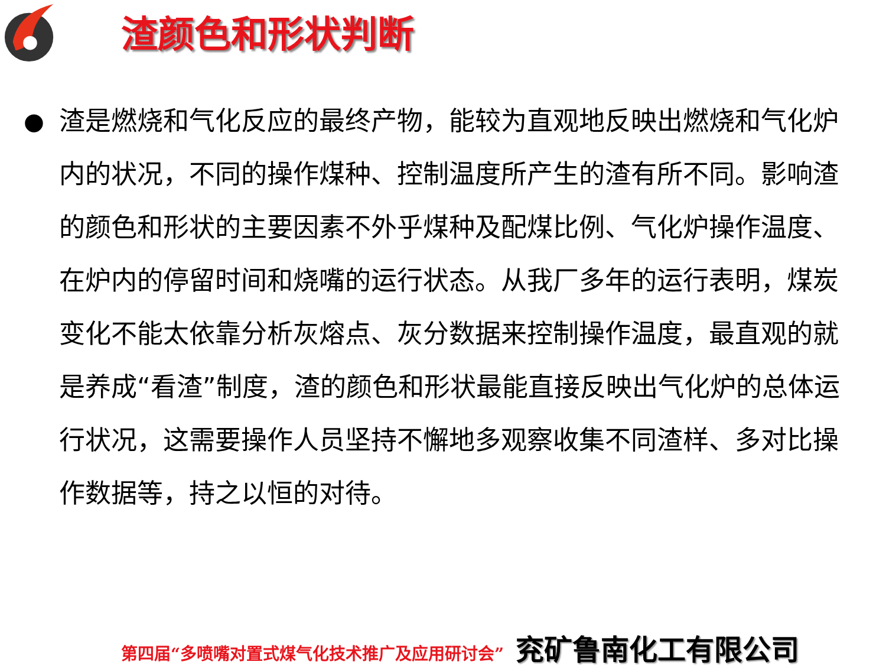渣颜色和形状判断
● 渣是燃烧和气化反应的最终产物，能较为直观地反映出燃烧和气化炉内的状况，不同的操作煤种、控制温度所产生的渣有所不同。影响渣的颜色和形状的主要因素不外乎煤种及配煤比例、气化炉操作温度、在炉内的停留时间和烧嘴的运行状态。从我厂多年的运行表明，煤炭变化不能太依靠分析灰熔点、灰分数据来控制操作温度，最直观的就是养成“看渣”制度，渣的颜色和形状最能直接反映出气化炉的总体运行状况，这需要操作人员坚持不懈地多观察收集不同渣样、多对比操作数据等，持之以恒的对待。
第四届“多喷嘴对置式煤气化技术推广及应用研讨会” 兖矿鲁南化工有限公司